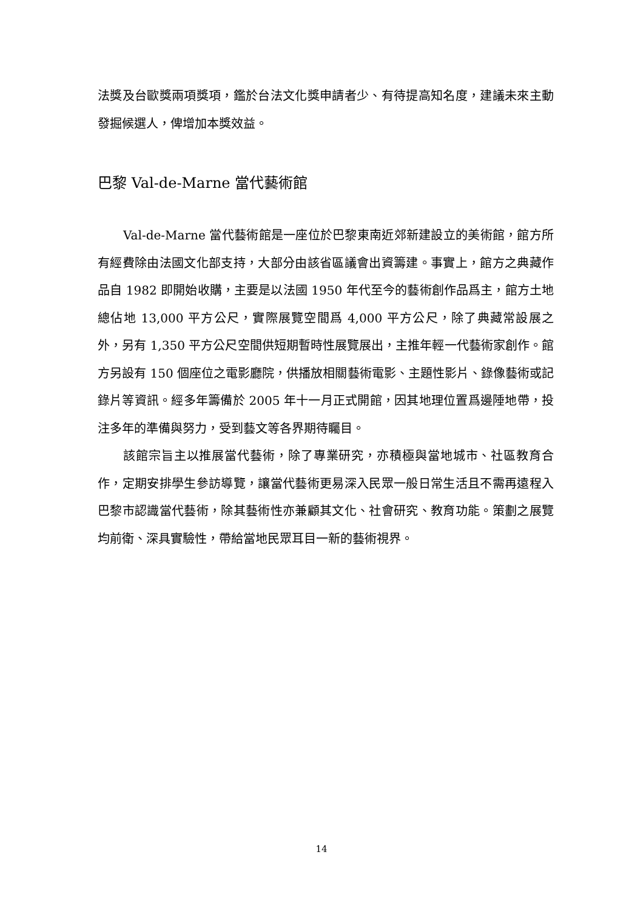法獎及台歐獎兩項獎項，鑑於台法文化獎申請者少、有待提高知名度，建議未來主動發掘候選人，俾增加本獎效益。
巴黎 Val-de-Marne 當代藝術館
Val-de-Marne 當代藝術館是一座位於巴黎東南近郊新建設立的美術館，館方所有經費除由法國文化部支持，大部分由該省區議會出資籌建。事實上，館方之典藏作品自 1982 即開始收購，主要是以法國 1950 年代至今的藝術創作品爲主，館方土地總佔地 13,000 平方公尺，實際展覽空間爲 4,000 平方公尺，除了典藏常設展之外，另有 1,350 平方公尺空間供短期暫時性展覽展出，主推年輕一代藝術家創作。館方另設有 150 個座位之電影廳院，供播放相關藝術電影、主題性影片、錄像藝術或記錄片等資訊。經多年籌備於 2005 年十一月正式開館，因其地理位置爲邊陲地帶，投注多年的準備與努力，受到藝文等各界期待矚目。
該館宗旨主以推展當代藝術，除了專業研究，亦積極與當地城市、社區教育合作，定期安排學生參訪導覽，讓當代藝術更易深入民眾一般日常生活且不需再遠程入巴黎市認識當代藝術，除其藝術性亦兼顧其文化、社會研究、教育功能。策劃之展覽均前衛、深具實驗性，帶給當地民眾耳目一新的藝術視界。
14